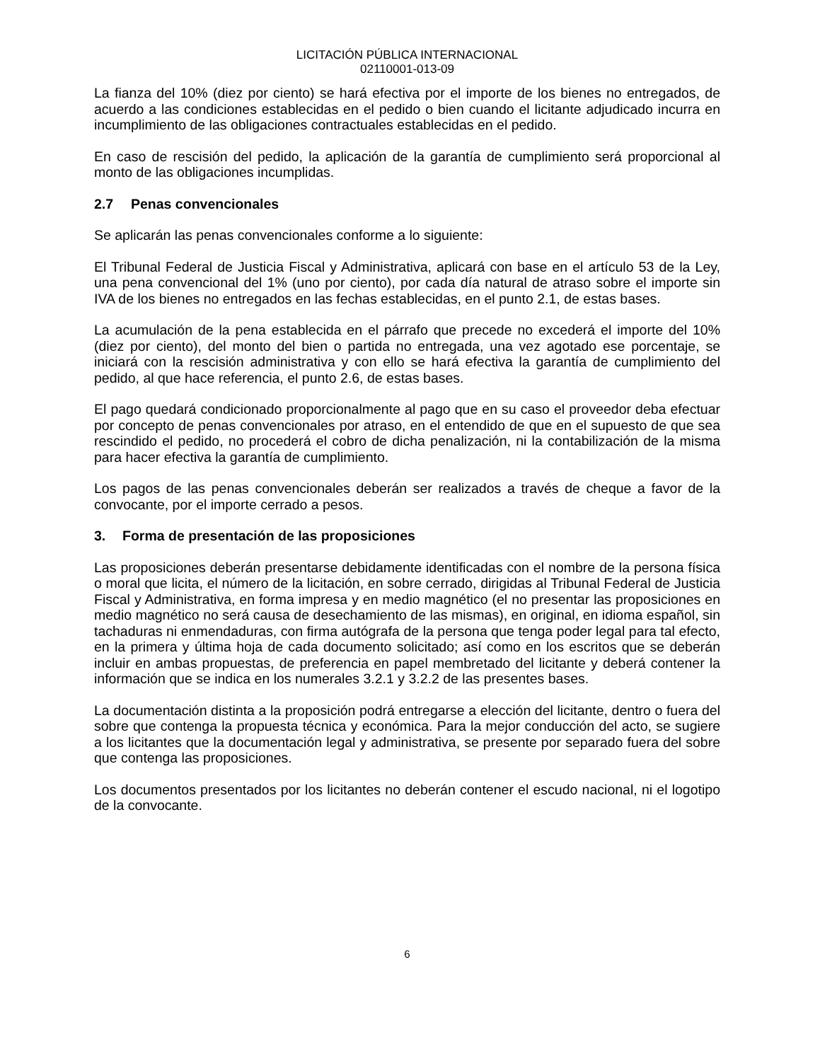LICITACIÓN PÚBLICA INTERNACIONAL
02110001-013-09
La fianza del 10% (diez por ciento) se hará efectiva por el importe de los bienes no entregados, de acuerdo a las condiciones establecidas en el pedido o bien cuando el licitante adjudicado incurra en incumplimiento de las obligaciones contractuales establecidas en el pedido.
En caso de rescisión del pedido, la aplicación de la garantía de cumplimiento será proporcional al monto de las obligaciones incumplidas.
2.7 Penas convencionales
Se aplicarán las penas convencionales conforme a lo siguiente:
El Tribunal Federal de Justicia Fiscal y Administrativa, aplicará con base en el artículo 53 de la Ley, una pena convencional del 1% (uno por ciento), por cada día natural de atraso sobre el importe sin IVA de los bienes no entregados en las fechas establecidas, en el punto 2.1, de estas bases.
La acumulación de la pena establecida en el párrafo que precede no excederá el importe del 10% (diez por ciento), del monto del bien o partida no entregada, una vez agotado ese porcentaje, se iniciará con la rescisión administrativa y con ello se hará efectiva la garantía de cumplimiento del pedido, al que hace referencia, el punto 2.6, de estas bases.
El pago quedará condicionado proporcionalmente al pago que en su caso el proveedor deba efectuar por concepto de penas convencionales por atraso, en el entendido de que en el supuesto de que sea rescindido el pedido, no procederá el cobro de dicha penalización, ni la contabilización de la misma para hacer efectiva la garantía de cumplimiento.
Los pagos de las penas convencionales deberán ser realizados a través de cheque a favor de la convocante, por el importe cerrado a pesos.
3. Forma de presentación de las proposiciones
Las proposiciones deberán presentarse debidamente identificadas con el nombre de la persona física o moral que licita, el número de la licitación, en sobre cerrado, dirigidas al Tribunal Federal de Justicia Fiscal y Administrativa, en forma impresa y en medio magnético (el no presentar las proposiciones en medio magnético no será causa de desechamiento de las mismas), en original, en idioma español, sin tachaduras ni enmendaduras, con firma autógrafa de la persona que tenga poder legal para tal efecto, en la primera y última hoja de cada documento solicitado; así como en los escritos que se deberán incluir en ambas propuestas, de preferencia en papel membretado del licitante y deberá contener la información que se indica en los numerales 3.2.1 y 3.2.2 de las presentes bases.
La documentación distinta a la proposición podrá entregarse a elección del licitante, dentro o fuera del sobre que contenga la propuesta técnica y económica. Para la mejor conducción del acto, se sugiere a los licitantes que la documentación legal y administrativa, se presente por separado fuera del sobre que contenga las proposiciones.
Los documentos presentados por los licitantes no deberán contener el escudo nacional, ni el logotipo de la convocante.
6